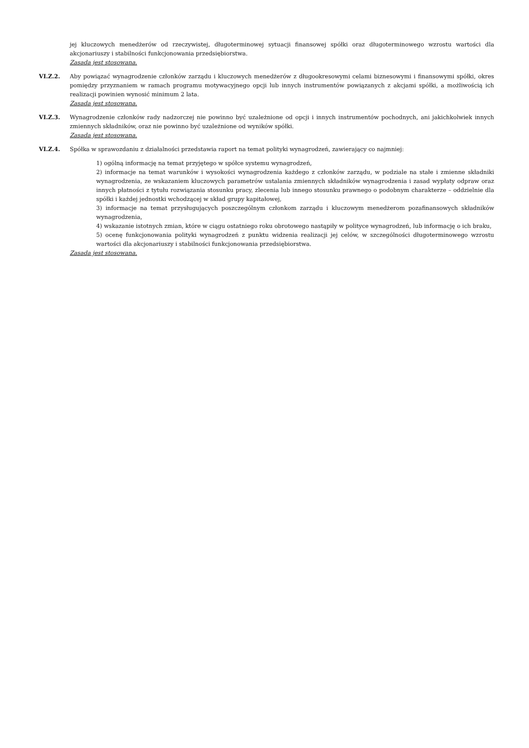jej kluczowych menedżerów od rzeczywistej, długoterminowej sytuacji finansowej spółki oraz długoterminowego wzrostu wartości dla akcjonariuszy i stabilności funkcjonowania przedsiębiorstwa.
Zasada jest stosowana.
VI.Z.2. Aby powiązać wynagrodzenie członków zarządu i kluczowych menedżerów z długookresowymi celami biznesowymi i finansowymi spółki, okres pomiędzy przyznaniem w ramach programu motywacyjnego opcji lub innych instrumentów powiązanych z akcjami spółki, a możliwością ich realizacji powinien wynosić minimum 2 lata.
Zasada jest stosowana.
VI.Z.3. Wynagrodzenie członków rady nadzorczej nie powinno być uzależnione od opcji i innych instrumentów pochodnych, ani jakichkolwiek innych zmiennych składników, oraz nie powinno być uzależnione od wyników spółki.
Zasada jest stosowana.
VI.Z.4. Spółka w sprawozdaniu z działalności przedstawia raport na temat polityki wynagrodzeń, zawierający co najmniej:
1) ogólną informację na temat przyjętego w spółce systemu wynagrodzeń,
2) informacje na temat warunków i wysokości wynagrodzenia każdego z członków zarządu, w podziale na stałe i zmienne składniki wynagrodzenia, ze wskazaniem kluczowych parametrów ustalania zmiennych składników wynagrodzenia i zasad wypłaty odpraw oraz innych płatności z tytułu rozwiązania stosunku pracy, zlecenia lub innego stosunku prawnego o podobnym charakterze – oddzielnie dla spółki i każdej jednostki wchodzącej w skład grupy kapitałowej,
3) informacje na temat przysługujących poszczególnym członkom zarządu i kluczowym menedżerom pozafinansowych składników wynagrodzenia,
4) wskazanie istotnych zmian, które w ciągu ostatniego roku obrotowego nastąpiły w polityce wynagrodzeń, lub informację o ich braku,
5) ocenę funkcjonowania polityki wynagrodzeń z punktu widzenia realizacji jej celów, w szczególności długoterminowego wzrostu wartości dla akcjonariuszy i stabilności funkcjonowania przedsiębiorstwa.
Zasada jest stosowana.